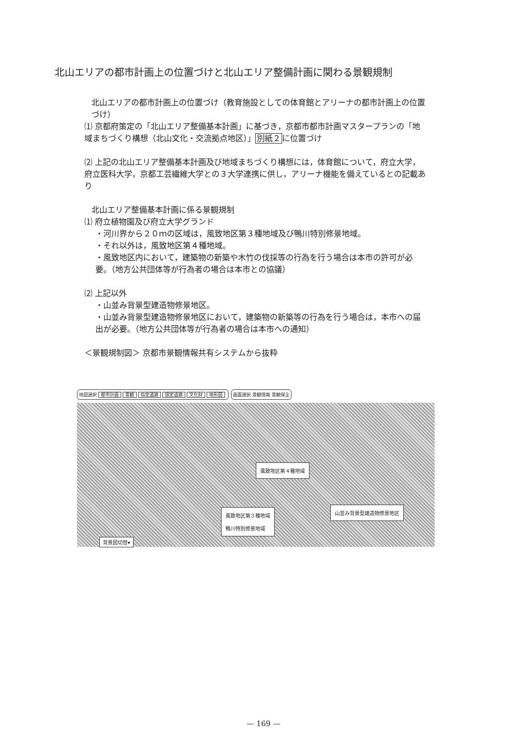北山エリアの都市計画上の位置づけと北山エリア整備計画に関わる景観規制
北山エリアの都市計画上の位置づけ（教育施設としての体育館とアリーナの都市計画上の位置づけ）
⑴ 京都府策定の「北山エリア整備基本計画」に基づき，京都市都市計画マスタープランの「地域まちづくり構想（北山文化・交流拠点地区）」別紙２に位置づけ
⑵ 上記の北山エリア整備基本計画及び地域まちづくり構想には，体育館について，府立大学，府立医科大学，京都工芸繊維大学との３大学連携に供し，アリーナ機能を備えているとの記載あり
北山エリア整備基本計画に係る景観規制
⑴ 府立植物園及び府立大学グランド
・河川界から２０ｍの区域は，風致地区第３種地域及び鴨川特別修景地域。
・それ以外は，風致地区第４種地域。
・風致地区内において，建築物の新築や木竹の伐採等の行為を行う場合は本市の許可が必要。（地方公共団体等が行為者の場合は本市との協議）
⑵ 上記以外
・山並み背景型建造物修景地区。
・山並み背景型建造物修景地区において，建築物の新築等の行為を行う場合は，本市への届出が必要。（地方公共団体等が行為者の場合は本市への通知）
＜景観規制図＞ 京都市景観情報共有システムから抜粋
地図選択 都市計画 景観 指定道路 認定道路 文化財 地形図
画面選択 景観情報 景観保全
風致地区第４種地域
風致地区第３種地域
鴨川特別修景地域
山並み背景型建造物修景地区
背景図切替▾
— 169 —